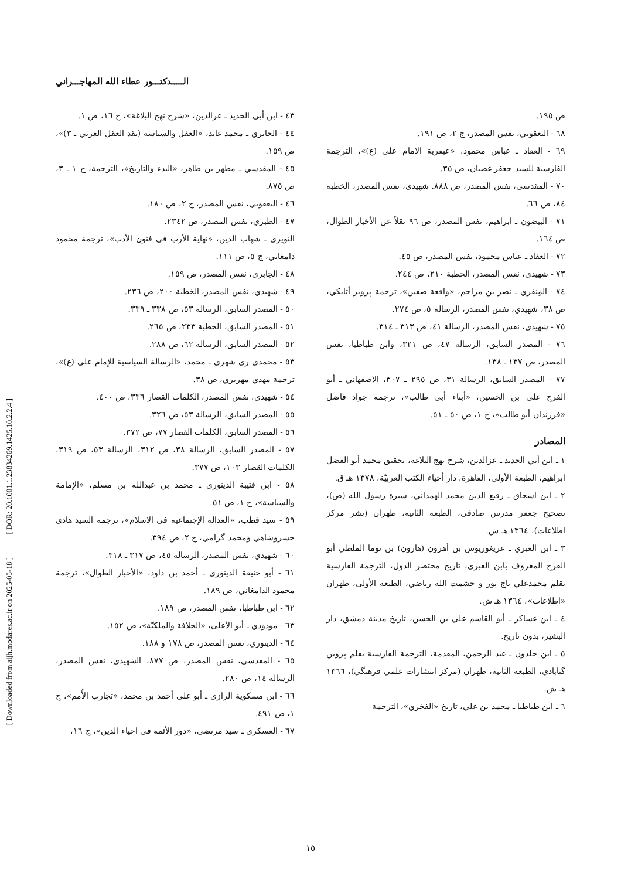[ DOR: 20.1001.1.23834269.1425.10.2.2.4 ]
[ Downloaded from aijh.modares.ac.ir on 2025-05-18 ]
الـــــدكتـــور عطاء الله المهاجـــراني
٤٣ - ابن أبي الحديد ـ عزالدين، «شرح نهج البلاغة»، ج ١٦، ص ١.
٤٤ - الجابري ـ محمد عابد، «العقل والسياسة (نقد العقل العربي ـ ٣)»، ص ١٥٩.
٤٥ - المقدسي ـ مطهر بن طاهر، «البدء والتاريخ»، الترجمة، ج ١ ـ ٣، ص ٨٧٥.
٤٦ - اليعقوبي، نفس المصدر، ج ٢، ص ١٨٠.
٤٧ - الطبري، نفس المصدر، ص ٢٣٤٢.
النويري ـ شهاب الدين، «نهاية الأرب في فنون الأدب»، ترجمة محمود دامغاني، ج ٥، ص ١١١.
٤٨ - الجابري، نفس المصدر، ص ١٥٩.
٤٩ - شهيدي، نفس المصدر، الخطبة ٢٠٠، ص ٢٣٦.
٥٠ - المصدر السابق، الرسالة ٥٣، ص ٣٣٨ ـ ٣٣٩.
٥١ - المصدر السابق، الخطبة ٢٣٣، ص ٢٦٥.
٥٢ - المصدر السابق، الرسالة ٦٢، ص ٢٨٨.
٥٣ - محمدي ري شهري ـ محمد، «الرسالة السياسية للإمام علي (ع)»، ترجمة مهدي مهريزي، ص ٣٨.
٥٤ - شهيدي، نفس المصدر، الكلمات القصار ٣٣٦، ص ٤٠٠.
٥٥ - المصدر السابق، الرسالة ٥٣، ص ٣٢٦.
٥٦ - المصدر السابق، الكلمات القصار ٧٧، ص ٣٧٢.
٥٧ - المصدر السابق، الرسالة ٣٨، ص ٣١٢، الرسالة ٥٣، ص ٣١٩، الكلمات القصار ١٠٣، ص ٣٧٧.
٥٨ - ابن قتيبة الدينوري ـ محمد بن عبدالله بن مسلم، «الإمامة والسياسة»، ج ١، ص ٥١.
٥٩ - سيد قطب، «العدالة الإجتماعية في الاسلام»، ترجمة السيد هادي خسروشاهي ومحمد گرامي، ج ٢، ص ٣٩٤.
٦٠ - شهيدي، نفس المصدر، الرسالة ٤٥، ص ٣١٧ ـ ٣١٨.
٦١ - أبو حنيفة الدينوري ـ أحمد بن داود، «الأخبار الطوال»، ترجمة محمود الدامغاني، ص ١٨٩.
٦٢ - ابن طباطبا، نفس المصدر، ص ١٨٩.
٦٣ - مودودي ـ أبو الأعلى، «الخلافة والملكيّة»، ص ١٥٢.
٦٤ - الدينوري، نفس المصدر، ص ١٧٨ و ١٨٨.
٦٥ - المقدسي، نفس المصدر، ص ٨٧٧، الشهيدي، نفس المصدر، الرسالة ١٤، ص ٢٨٠.
٦٦ - ابن مسكوية الرازي ـ أبو علي أحمد بن محمد، «تجارب الأُمم»، ج ١، ص ٤٩١.
٦٧ - العسكري ـ سيد مرتضى، «دور الأئمة في احياء الدين»، ج ١٦،
ص ١٩٥.
٦٨ - اليعقوبي، نفس المصدر، ج ٢، ص ١٩١.
٦٩ - العقاد ـ عباس محمود، «عبقرية الامام علي (ع)»، الترجمة الفارسية للسيد جعفر غضبان، ص ٣٥.
٧٠ - المقدسي، نفس المصدر، ص ٨٨٨. شهيدي، نفس المصدر، الخطبة ٨٤، ص ٦٦.
٧١ - البيضون ـ ابراهيم، نفس المصدر، ص ٩٦ نقلاً عن الأخبار الطوال، ص ١٦٤.
٧٢ - العقاد ـ عباس محمود، نفس المصدر، ص ٤٥.
٧٣ - شهيدي، نفس المصدر، الخطبة ٢١٠، ص ٢٤٤.
٧٤ - المِنقري ـ نصر بن مزاحم، «واقعة صفين»، ترجمة پرويز أتابكي، ص ٣٨، شهيدي، نفس المصدر، الرسالة ٥، ص ٢٧٤.
٧٥ - شهيدي، نفس المصدر، الرسالة ٤١، ص ٣١٣ ـ ٣١٤.
٧٦ - المصدر السابق، الرسالة ٤٧، ص ٣٢١، وابن طباطبا، نفس المصدر، ص ١٣٧ ـ ١٣٨.
٧٧ - المصدر السابق، الرسالة ٣١، ص ٢٩٥ ـ ٣٠٧، الاصفهاني ـ أبو الفرج علي بن الحسين، «أبناء أبي طالب»، ترجمة جواد فاضل «فرزندان أبو طالب»، ج ١، ص ٥٠ ـ ٥١.
المصادر
١ ـ ابن أبي الحديد ـ عزالدين، شرح نهج البلاغة، تحقيق محمد أبو الفضل ابراهيم، الطبعة الأولى، القاهرة، دار أحياء الكتب العربيّة، ١٣٧٨ هـ ق.
٢ ـ ابن اسحاق ـ رفيع الدين محمد الهمداني، سيرة رسول الله (ص)، تصحيح جعفر مدرس صادقي، الطبعة الثانية، طهران (نشر مركز اطلاعات)، ١٣٦٤ هـ ش.
٣ ـ ابن العبري ـ غريغوريوس بن أهرون (هارون) بن توما الملطي أبو الفرج المعروف بابن العبري، تاريخ مختصر الدول، الترجمة الفارسية بقلم محمدعلي تاج پور و حشمت الله رياضي، الطبعة الأولى، طهران «اطلاعات»، ١٣٦٤ هـ ش.
٤ ـ ابن عساكر ـ أبو القاسم علي بن الحسن، تاريخ مدينة دمشق، دار البشير، بدون تاريخ.
٥ ـ ابن خلدون ـ عبد الرحمن، المقدمة، الترجمة الفارسية بقلم پروين گنابادي، الطبعة الثانية، طهران (مركز انتشارات علمي فرهنگي)، ١٣٦٦ هـ ش.
٦ ـ ابن طباطبا ـ محمد بن علي، تاريخ «الفخري»، الترجمة
١٥